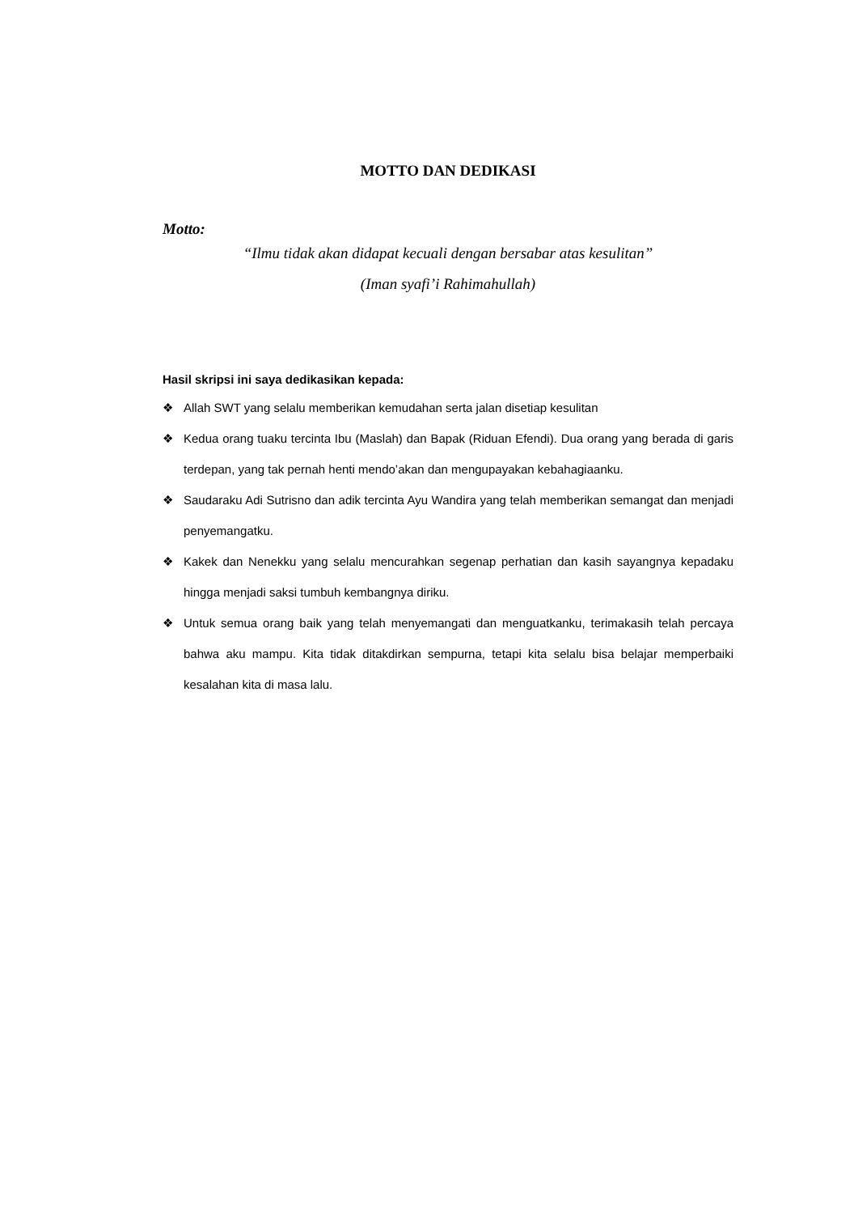MOTTO DAN DEDIKASI
Motto:
“Ilmu tidak akan didapat kecuali dengan bersabar atas kesulitan”
(Iman syafi’i Rahimahullah)
Hasil skripsi ini saya dedikasikan kepada:
❖ Allah SWT yang selalu memberikan kemudahan serta jalan disetiap kesulitan
❖ Kedua orang tuaku tercinta Ibu (Maslah) dan Bapak (Riduan Efendi). Dua orang yang berada di garis terdepan, yang tak pernah henti mendo’akan dan mengupayakan kebahagiaanku.
❖ Saudaraku Adi Sutrisno dan adik tercinta Ayu Wandira yang telah memberikan semangat dan menjadi penyemangatku.
❖ Kakek dan Nenekku yang selalu mencurahkan segenap perhatian dan kasih sayangnya kepadaku hingga menjadi saksi tumbuh kembangnya diriku.
❖ Untuk semua orang baik yang telah menyemangati dan menguatkanku, terimakasih telah percaya bahwa aku mampu. Kita tidak ditakdirkan sempurna, tetapi kita selalu bisa belajar memperbaiki kesalahan kita di masa lalu.